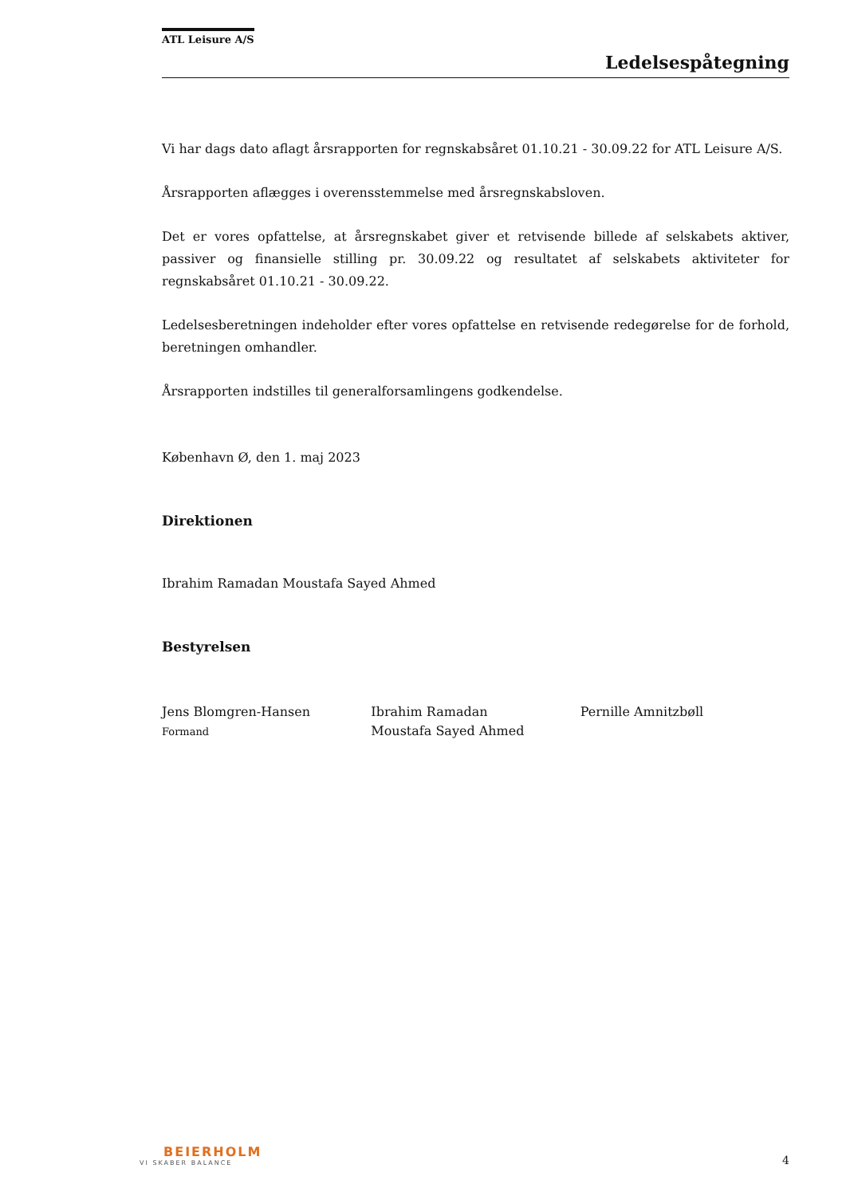ATL Leisure A/S
Ledelsespåtegning
Vi har dags dato aflagt årsrapporten for regnskabsåret 01.10.21 - 30.09.22 for ATL Leisure A/S.
Årsrapporten aflægges i overensstemmelse med årsregnskabsloven.
Det er vores opfattelse, at årsregnskabet giver et retvisende billede af selskabets aktiver, passiver og finansielle stilling pr. 30.09.22 og resultatet af selskabets aktiviteter for regnskabsåret 01.10.21 - 30.09.22.
Ledelsesberetningen indeholder efter vores opfattelse en retvisende redegørelse for de forhold, beretningen omhandler.
Årsrapporten indstilles til generalforsamlingens godkendelse.
København Ø, den 1. maj 2023
Direktionen
Ibrahim Ramadan Moustafa Sayed Ahmed
Bestyrelsen
Jens Blomgren-Hansen
Formand
Ibrahim Ramadan
Moustafa Sayed Ahmed
Pernille Amnitzbøll
BEIERHOLM
VI SKABER BALANCE
4